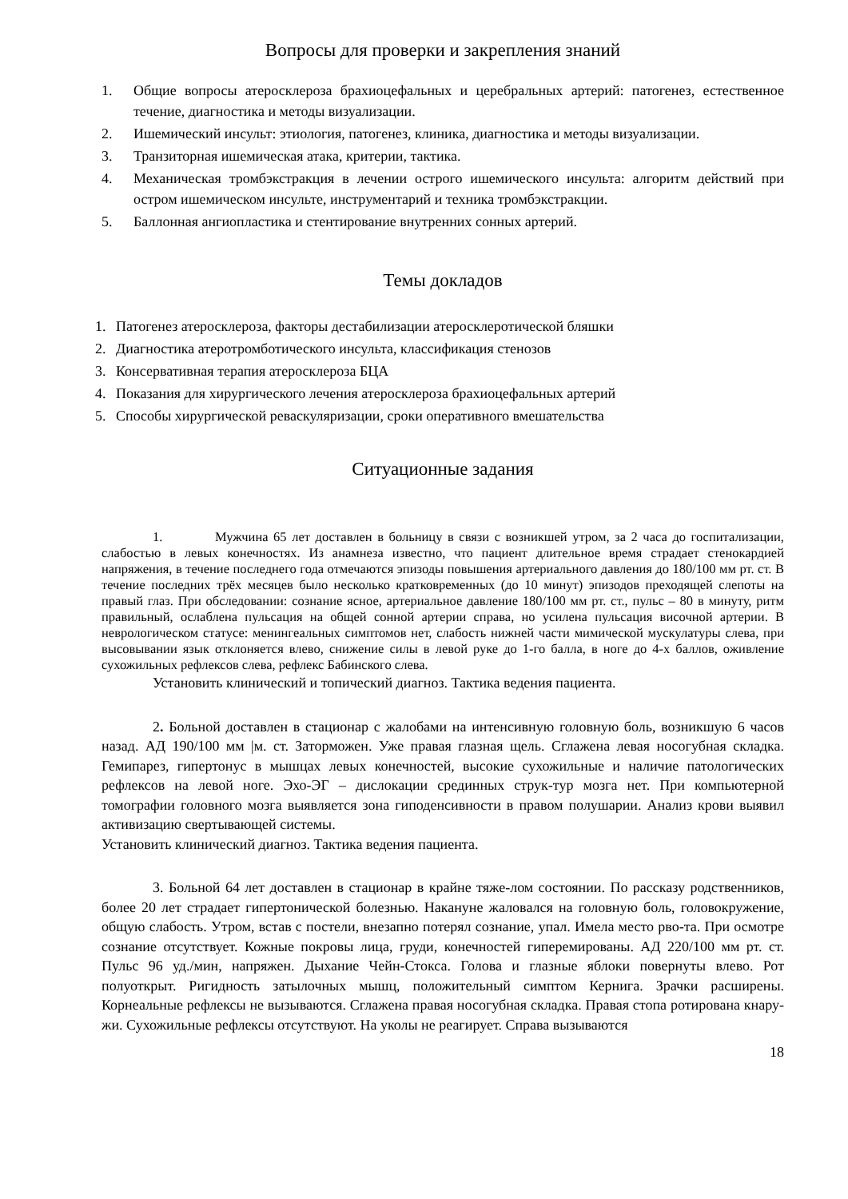Вопросы для проверки и закрепления знаний
1. Общие вопросы атеросклероза брахиоцефальных и церебральных артерий: патогенез, естественное течение, диагностика и методы визуализации.
2. Ишемический инсульт: этиология, патогенез, клиника, диагностика и методы визуализации.
3. Транзиторная ишемическая атака, критерии, тактика.
4. Механическая тромбэкстракция в лечении острого ишемического инсульта: алгоритм действий при остром ишемическом инсульте, инструментарий и техника тромбэкстракции.
5. Баллонная ангиопластика и стентирование внутренних сонных артерий.
Темы докладов
1. Патогенез атеросклероза, факторы дестабилизации атеросклеротической бляшки
2. Диагностика атеротромботического инсульта, классификация стенозов
3. Консервативная терапия атеросклероза БЦА
4. Показания для хирургического лечения атеросклероза брахиоцефальных артерий
5. Способы хирургической реваскуляризации, сроки оперативного вмешательства
Ситуационные задания
1. Мужчина 65 лет доставлен в больницу в связи с возникшей утром, за 2 часа до госпитализации, слабостью в левых конечностях. Из анамнеза известно, что пациент длительное время страдает стенокардией напряжения, в течение последнего года отмечаются эпизоды повышения артериального давления до 180/100 мм рт. ст. В течение последних трёх месяцев было несколько кратковременных (до 10 минут) эпизодов преходящей слепоты на правый глаз. При обследовании: сознание ясное, артериальное давление 180/100 мм рт. ст., пульс – 80 в минуту, ритм правильный, ослаблена пульсация на общей сонной артерии справа, но усилена пульсация височной артерии. В неврологическом статусе: менингеальных симптомов нет, слабость нижней части мимической мускулатуры слева, при высовывании язык отклоняется влево, снижение силы в левой руке до 1-го балла, в ноге до 4-х баллов, оживление сухожильных рефлексов слева, рефлекс Бабинского слева.
Установить клинический и топический диагноз. Тактика ведения пациента.
2. Больной доставлен в стационар с жалобами на интенсивную головную боль, возникшую 6 часов назад. АД 190/100 мм |м. ст. Заторможен. Уже правая глазная щель. Сглажена левая носогубная складка. Гемипарез, гипертонус в мышцах левых конечностей, высокие сухожильные и наличие патологических рефлексов на левой ноге. Эхо-ЭГ – дислокации срединных струк-тур мозга нет. При компьютерной томографии головного мозга выявляется зона гиподенсивности в правом полушарии. Анализ крови выявил активизацию свертывающей системы.
Установить клинический диагноз. Тактика ведения пациента.
3. Больной 64 лет доставлен в стационар в крайне тяже-лом состоянии. По рассказу родственников, более 20 лет страдает гипертонической болезнью. Накануне жаловался на головную боль, головокружение, общую слабость. Утром, встав с постели, внезапно потерял сознание, упал. Имела место рво-та. При осмотре сознание отсутствует. Кожные покровы лица, груди, конечностей гиперемированы. АД 220/100 мм рт. ст. Пульс 96 уд./мин, напряжен. Дыхание Чейн-Стокса. Голова и глазные яблоки повернуты влево. Рот полуоткрыт. Ригидность затылочных мышц, положительный симптом Кернига. Зрачки расширены. Корнеальные рефлексы не вызываются. Сглажена правая носогубная складка. Правая стопа ротирована кнару-жи. Сухожильные рефлексы отсутствуют. На уколы не реагирует. Справа вызываются
18